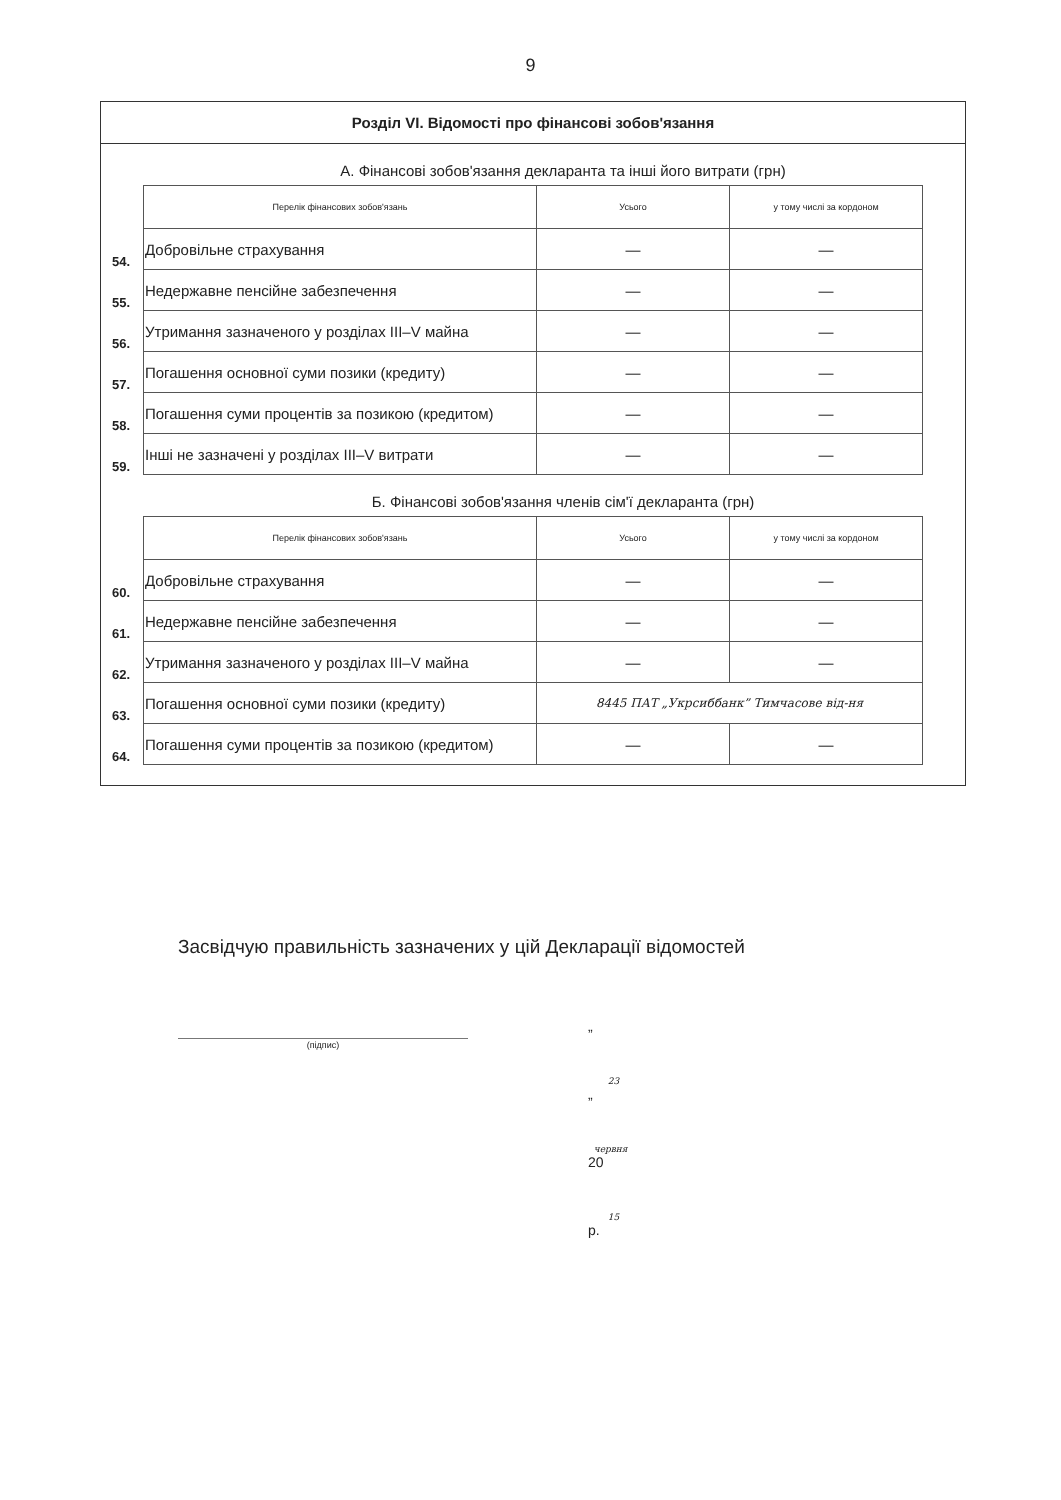9
Розділ VI. Відомості про фінансові зобов'язання
А. Фінансові зобов'язання декларанта та інші його витрати (грн)
| | Перелік фінансових зобов'язань | Усього | у тому числі за кордоном |
| 54. | Добровільне страхування | — | — |
| 55. | Недержавне пенсійне забезпечення | — | — |
| 56. | Утримання зазначеного у розділах III–V майна | — | — |
| 57. | Погашення основної суми позики (кредиту) | — | — |
| 58. | Погашення суми процентів за позикою (кредитом) | — | — |
| 59. | Інші не зазначені у розділах III–V витрати | — | — |
Б. Фінансові зобов'язання членів сім'ї декларанта (грн)
| | Перелік фінансових зобов'язань | Усього | у тому числі за кордоном |
| 60. | Добровільне страхування | — | — |
| 61. | Недержавне пенсійне забезпечення | — | — |
| 62. | Утримання зазначеного у розділах III–V майна | — | — |
| 63. | Погашення основної суми позики (кредиту) | 8445 ПАТ „Укрсиббанк” Тимчасове від-ня | |
| 64. | Погашення суми процентів за позикою (кредитом) | — | — |
Засвідчую правильність зазначених у цій Декларації відомостей
(підпис)
„
23
„
червня
20
15
р.